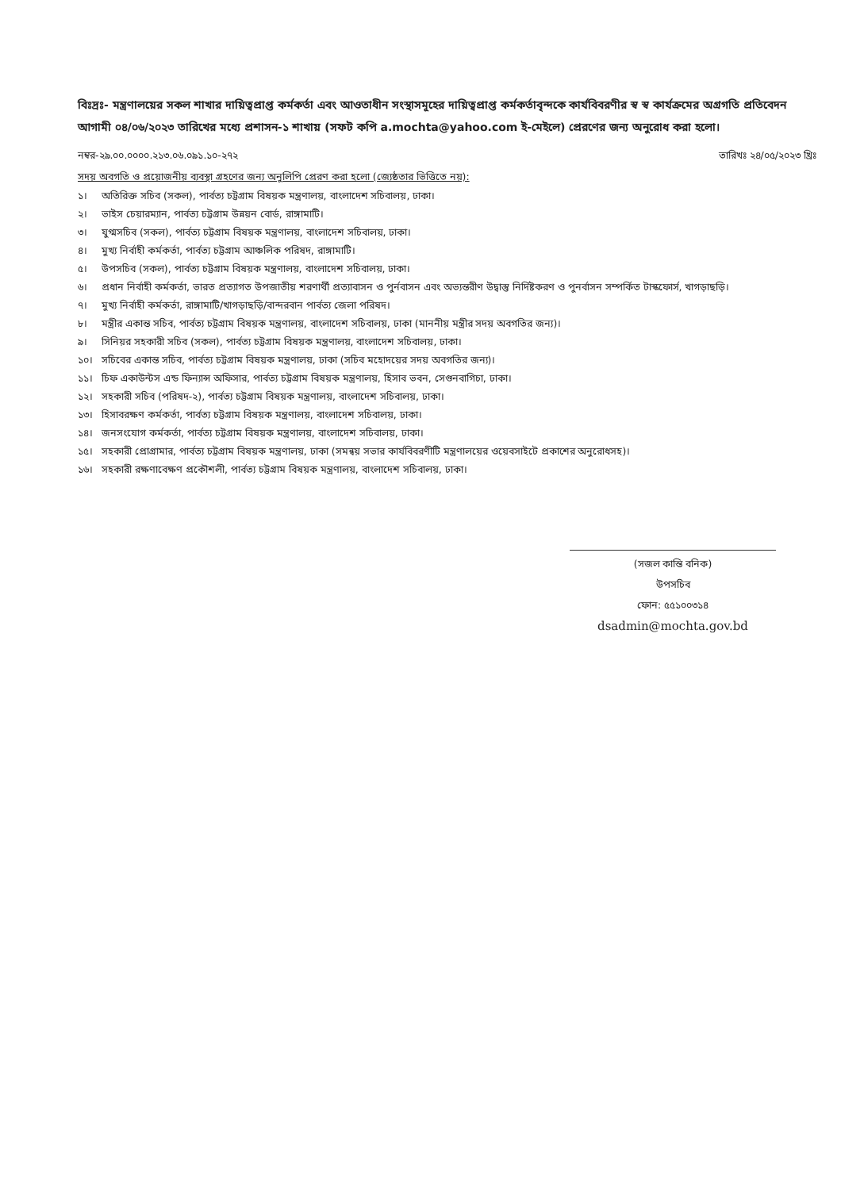বিঃদ্রঃ- মন্ত্রণালয়ের সকল শাখার দায়িত্বপ্রাপ্ত কর্মকর্তা এবং আওতাধীন সংস্থাসমূহের দায়িত্বপ্রাপ্ত কর্মকর্তাবৃন্দকে কার্যবিবরণীর স্ব স্ব কার্যক্রমের অগ্রগতি প্রতিবেদন আগামী ০৪/০৬/২০২৩ তারিখের মধ্যে প্রশাসন-১ শাখায় (সফট কপি a.mochta@yahoo.com ই-মেইলে) প্রেরণের জন্য অনুরোধ করা হলো।
নম্বর-২৯.০০.০০০০.২১৩.০৬.০৯১.১০-২৭২ তারিখঃ ২৪/০৫/২০২৩ খ্রিঃ
সদয় অবগতি ও প্রয়োজনীয় ব্যবস্থা গ্রহণের জন্য অনুলিপি প্রেরণ করা হলো (জ্যেষ্ঠতার ভিত্তিতে নয়):
১। অতিরিক্ত সচিব (সকল), পার্বত্য চট্টগ্রাম বিষয়ক মন্ত্রণালয়, বাংলাদেশ সচিবালয়, ঢাকা।
২। ভাইস চেয়ারম্যান, পার্বত্য চট্টগ্রাম উন্নয়ন বোর্ড, রাঙ্গামাটি।
৩। যুগ্মসচিব (সকল), পার্বত্য চট্টগ্রাম বিষয়ক মন্ত্রণালয়, বাংলাদেশ সচিবালয়, ঢাকা।
৪। মুখ্য নির্বাহী কর্মকর্তা, পার্বত্য চট্টগ্রাম আঞ্চলিক পরিষদ, রাঙ্গামাটি।
৫। উপসচিব (সকল), পার্বত্য চট্টগ্রাম বিষয়ক মন্ত্রণালয়, বাংলাদেশ সচিবালয়, ঢাকা।
৬। প্রধান নির্বাহী কর্মকর্তা, ভারত প্রত্যাগত উপজাতীয় শরণার্থী প্রত্যাবাসন ও পুর্নবাসন এবং অভ্যন্তরীণ উদ্বাস্তু নির্দিষ্টকরণ ও পুনর্বাসন সম্পর্কিত টাস্কফোর্স, খাগড়াছড়ি।
৭। মুখ্য নির্বাহী কর্মকর্তা, রাঙ্গামাটি/খাগড়াছড়ি/বান্দরবান পার্বত্য জেলা পরিষদ।
৮। মন্ত্রীর একান্ত সচিব, পার্বত্য চট্টগ্রাম বিষয়ক মন্ত্রণালয়, বাংলাদেশ সচিবালয়, ঢাকা (মাননীয় মন্ত্রীর সদয় অবগতির জন্য)।
৯। সিনিয়র সহকারী সচিব (সকল), পার্বত্য চট্টগ্রাম বিষয়ক মন্ত্রণালয়, বাংলাদেশ সচিবালয়, ঢাকা।
১০। সচিবের একান্ত সচিব, পার্বত্য চট্টগ্রাম বিষয়ক মন্ত্রণালয়, ঢাকা (সচিব মহোদয়ের সদয় অবগতির জন্য)।
১১। চিফ একাউন্টস এন্ড ফিন্যান্স অফিসার, পার্বত্য চট্টগ্রাম বিষয়ক মন্ত্রণালয়, হিসাব ভবন, সেগুনবাগিচা, ঢাকা।
১২। সহকারী সচিব (পরিষদ-২), পার্বত্য চট্টগ্রাম বিষয়ক মন্ত্রণালয়, বাংলাদেশ সচিবালয়, ঢাকা।
১৩। হিসাবরক্ষণ কর্মকর্তা, পার্বত্য চট্টগ্রাম বিষয়ক মন্ত্রণালয়, বাংলাদেশ সচিবালয়, ঢাকা।
১৪। জনসংযোগ কর্মকর্তা, পার্বত্য চট্টগ্রাম বিষয়ক মন্ত্রণালয়, বাংলাদেশ সচিবালয়, ঢাকা।
১৫। সহকারী প্রোগ্রামার, পার্বত্য চট্টগ্রাম বিষয়ক মন্ত্রণালয়, ঢাকা (সমন্বয় সভার কার্যবিবরণীটি মন্ত্রণালয়ের ওয়েবসাইটে প্রকাশের অনুরোধসহ)।
১৬। সহকারী রক্ষণাবেক্ষণ প্রকৌশলী, পার্বত্য চট্টগ্রাম বিষয়ক মন্ত্রণালয়, বাংলাদেশ সচিবালয়, ঢাকা।
(সজল কান্তি বনিক)
উপসচিব
ফোন: ৫৫১০০৩১৪
dsadmin@mochta.gov.bd